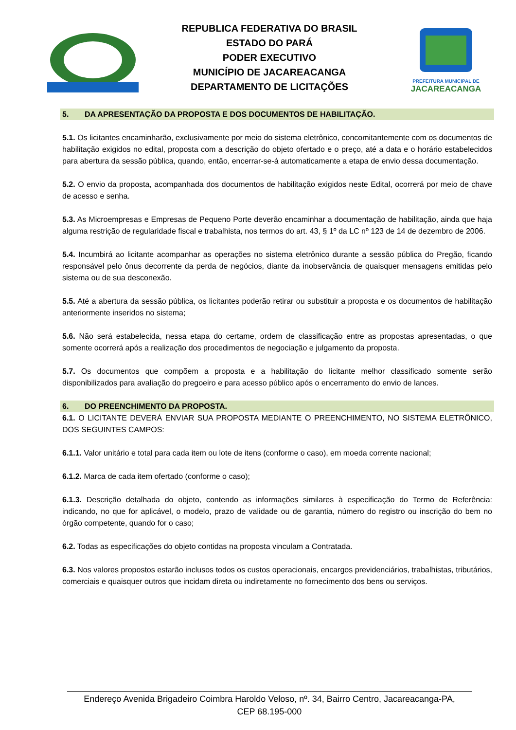REPUBLICA FEDERATIVA DO BRASIL
ESTADO DO PARÁ
PODER EXECUTIVO
MUNICÍPIO DE JACAREACANGA
DEPARTAMENTO DE LICITAÇÕES
PREFEITURA MUNICIPAL DE
JACAREACANGA
5. DA APRESENTAÇÃO DA PROPOSTA E DOS DOCUMENTOS DE HABILITAÇÃO.
5.1. Os licitantes encaminharão, exclusivamente por meio do sistema eletrônico, concomitantemente com os documentos de habilitação exigidos no edital, proposta com a descrição do objeto ofertado e o preço, até a data e o horário estabelecidos para abertura da sessão pública, quando, então, encerrar-se-á automaticamente a etapa de envio dessa documentação.
5.2. O envio da proposta, acompanhada dos documentos de habilitação exigidos neste Edital, ocorrerá por meio de chave de acesso e senha.
5.3. As Microempresas e Empresas de Pequeno Porte deverão encaminhar a documentação de habilitação, ainda que haja alguma restrição de regularidade fiscal e trabalhista, nos termos do art. 43, § 1º da LC nº 123 de 14 de dezembro de 2006.
5.4. Incumbirá ao licitante acompanhar as operações no sistema eletrônico durante a sessão pública do Pregão, ficando responsável pelo ônus decorrente da perda de negócios, diante da inobservância de quaisquer mensagens emitidas pelo sistema ou de sua desconexão.
5.5. Até a abertura da sessão pública, os licitantes poderão retirar ou substituir a proposta e os documentos de habilitação anteriormente inseridos no sistema;
5.6. Não será estabelecida, nessa etapa do certame, ordem de classificação entre as propostas apresentadas, o que somente ocorrerá após a realização dos procedimentos de negociação e julgamento da proposta.
5.7. Os documentos que compõem a proposta e a habilitação do licitante melhor classificado somente serão disponibilizados para avaliação do pregoeiro e para acesso público após o encerramento do envio de lances.
6. DO PREENCHIMENTO DA PROPOSTA.
6.1. O LICITANTE DEVERÁ ENVIAR SUA PROPOSTA MEDIANTE O PREENCHIMENTO, NO SISTEMA ELETRÔNICO, DOS SEGUINTES CAMPOS:
6.1.1. Valor unitário e total para cada item ou lote de itens (conforme o caso), em moeda corrente nacional;
6.1.2. Marca de cada item ofertado (conforme o caso);
6.1.3. Descrição detalhada do objeto, contendo as informações similares à especificação do Termo de Referência: indicando, no que for aplicável, o modelo, prazo de validade ou de garantia, número do registro ou inscrição do bem no órgão competente, quando for o caso;
6.2. Todas as especificações do objeto contidas na proposta vinculam a Contratada.
6.3. Nos valores propostos estarão inclusos todos os custos operacionais, encargos previdenciários, trabalhistas, tributários, comerciais e quaisquer outros que incidam direta ou indiretamente no fornecimento dos bens ou serviços.
Endereço Avenida Brigadeiro Coimbra Haroldo Veloso, nº. 34, Bairro Centro, Jacareacanga-PA,
CEP 68.195-000